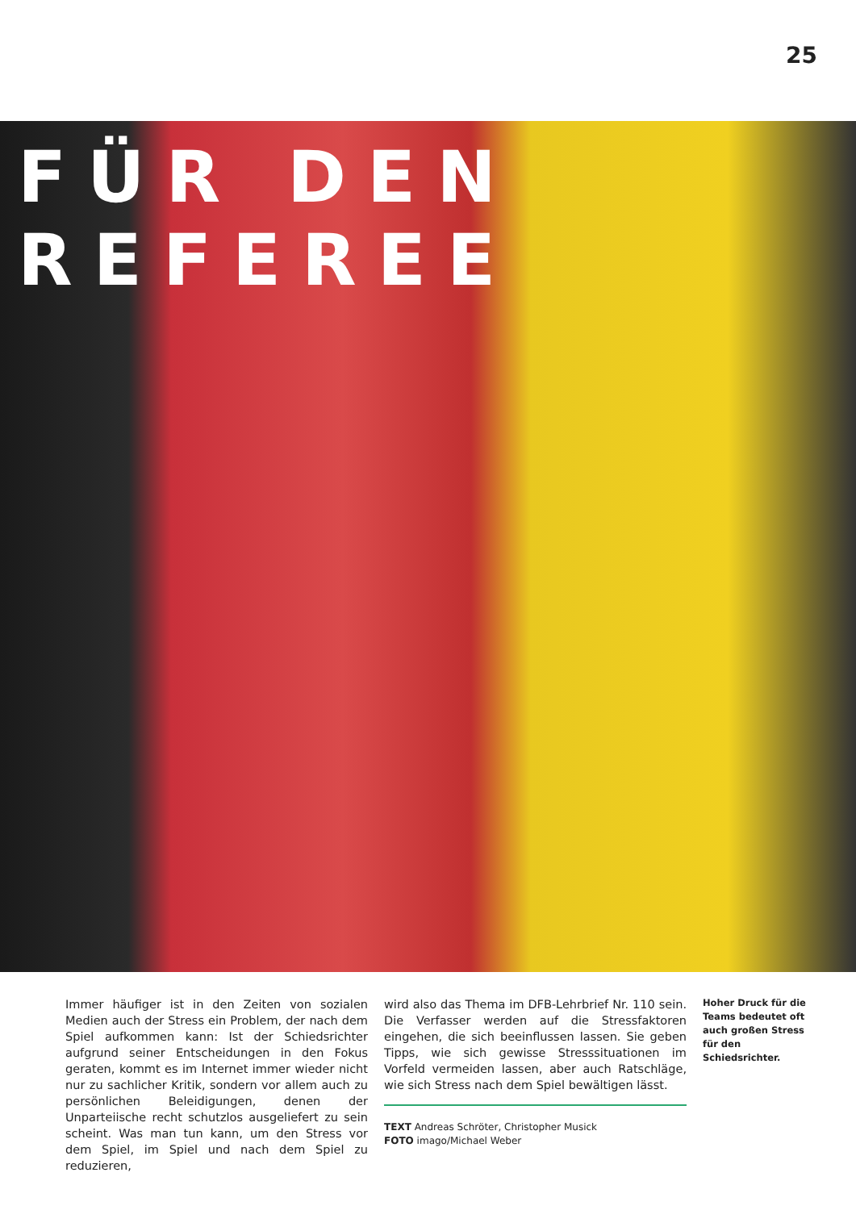25
FÜR DEN REFEREE
Immer häufiger ist in den Zeiten von sozialen Medien auch der Stress ein Problem, der nach dem Spiel aufkommen kann: Ist der Schiedsrichter aufgrund seiner Entscheidungen in den Fokus geraten, kommt es im Internet immer wieder nicht nur zu sachlicher Kritik, sondern vor allem auch zu persönlichen Beleidigungen, denen der Unparteiische recht schutzlos ausgeliefert zu sein scheint. Was man tun kann, um den Stress vor dem Spiel, im Spiel und nach dem Spiel zu reduzieren,
wird also das Thema im DFB-Lehrbrief Nr. 110 sein. Die Verfasser werden auf die Stressfaktoren eingehen, die sich beeinflussen lassen. Sie geben Tipps, wie sich gewisse Stresssituationen im Vorfeld vermeiden lassen, aber auch Ratschläge, wie sich Stress nach dem Spiel bewältigen lässt.
TEXT Andreas Schröter, Christopher Musick
FOTO imago/Michael Weber
Hoher Druck für die Teams bedeutet oft auch großen Stress für den Schiedsrichter.